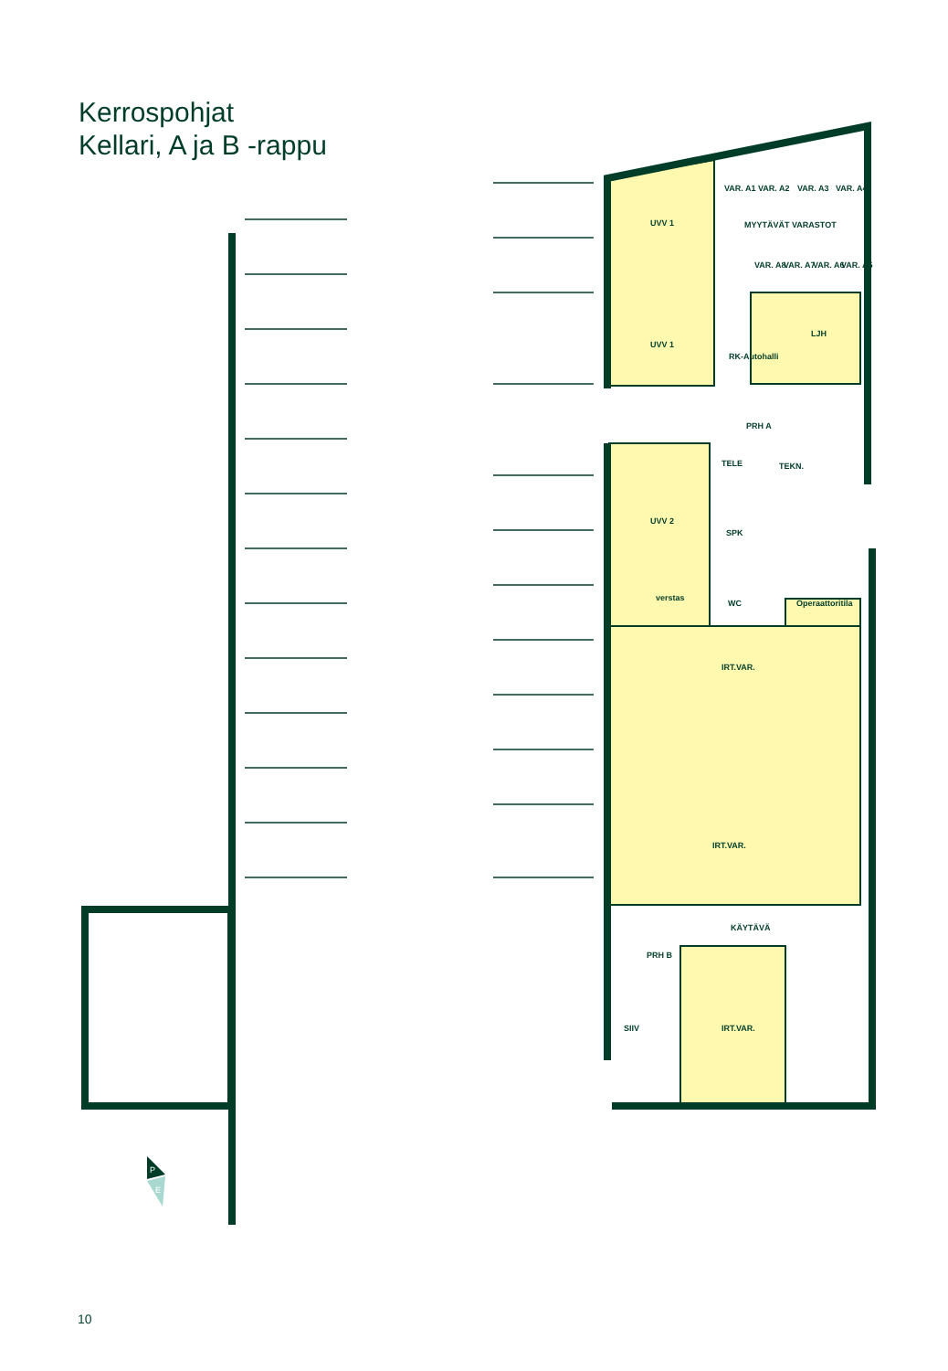Kerrospohjat
Kellari, A ja B -rappu
UVV 1
UVV 1
VAR. A1
VAR. A2
VAR. A3
VAR. A4
MYYTÄVÄT VARASTOT
VAR. A8
VAR. A7
VAR. A6
VAR. A5
LJH
RK-Autohalli
PRH A
TELE
TEKN.
UVV 2
SPK
verstas
WC
Operaattoritila
IRT.VAR.
IRT.VAR.
KÄYTÄVÄ
PRH B
SIIV
IRT.VAR.
P
E
10